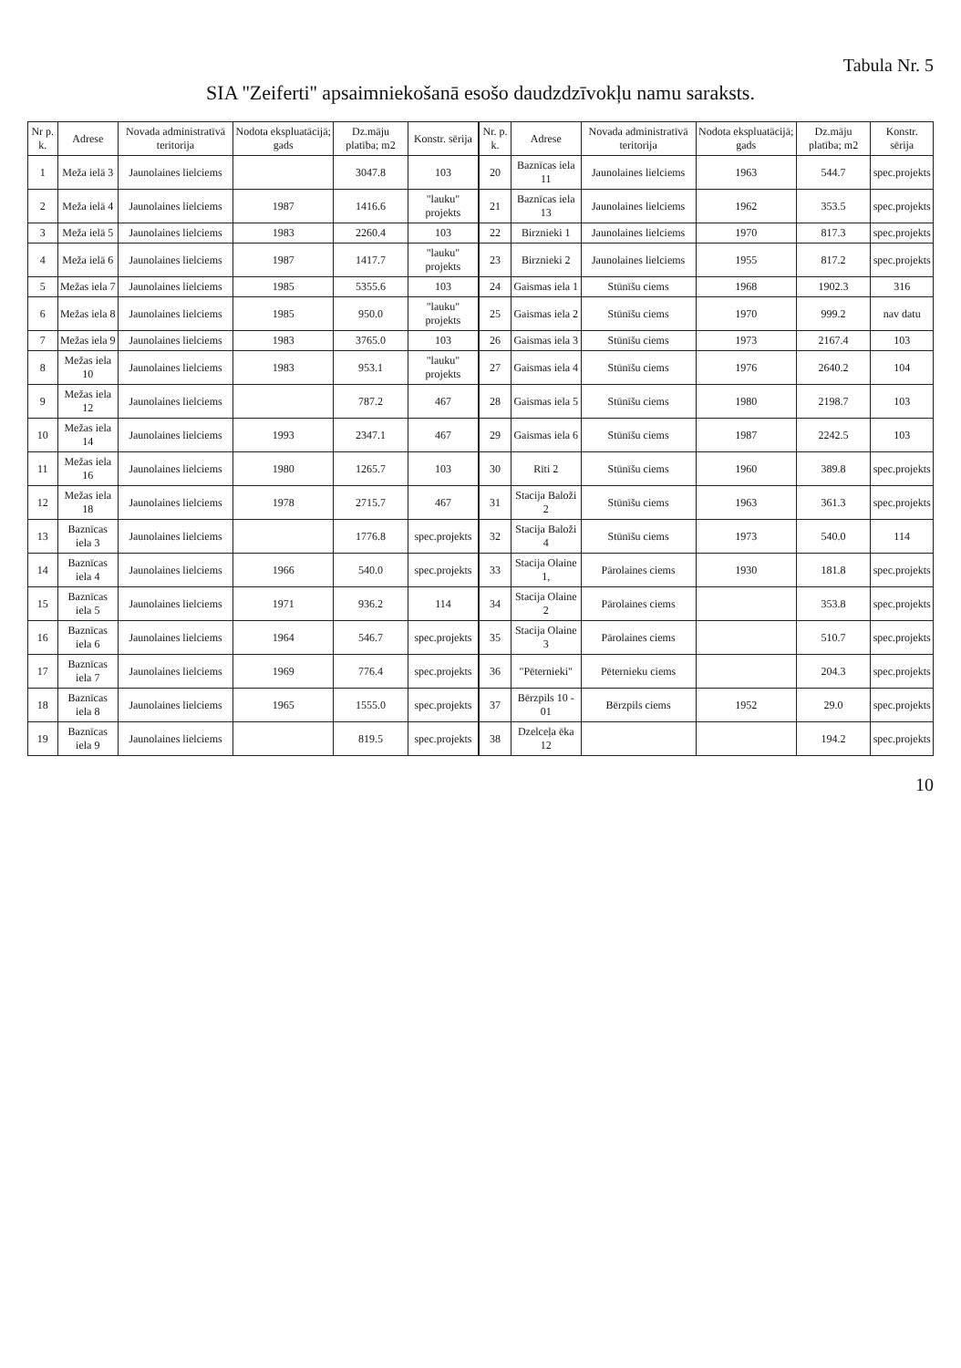Tabula Nr. 5
SIA ''Zeiferti'' apsaimniekošanā esošo daudzdzīvokļu namu saraksts.
| Nr p. k. | Adrese | Novada administratīvā teritorija | Nodota ekspluatācijā; gads | Dz.māju platība; m2 | Konstr. sērija | Nr. p. k. | Adrese | Novada administratīvā teritorija | Nodota ekspluatācijā; gads | Dz.māju platība; m2 | Konstr. sērija |
| --- | --- | --- | --- | --- | --- | --- | --- | --- | --- | --- | --- |
| 1 | Meža ielā 3 | Jaunolaines lielciems | | 3047.8 | 103 | 20 | Baznīcas iela 11 | Jaunolaines lielciems | 1963 | 544.7 | spec.projekts |
| 2 | Meža ielā 4 | Jaunolaines lielciems | 1987 | 1416.6 | "lauku" projekts | 21 | Baznīcas iela 13 | Jaunolaines lielciems | 1962 | 353.5 | spec.projekts |
| 3 | Meža ielā 5 | Jaunolaines lielciems | 1983 | 2260.4 | 103 | 22 | Birznieki 1 | Jaunolaines lielciems | 1970 | 817.3 | spec.projekts |
| 4 | Meža ielā 6 | Jaunolaines lielciems | 1987 | 1417.7 | "lauku" projekts | 23 | Birznieki 2 | Jaunolaines lielciems | 1955 | 817.2 | spec.projekts |
| 5 | Mežas iela 7 | Jaunolaines lielciems | 1985 | 5355.6 | 103 | 24 | Gaismas iela 1 | Stūnīšu ciems | 1968 | 1902.3 | 316 |
| 6 | Mežas iela 8 | Jaunolaines lielciems | 1985 | 950.0 | "lauku" projekts | 25 | Gaismas iela 2 | Stūnīšu ciems | 1970 | 999.2 | nav datu |
| 7 | Mežas iela 9 | Jaunolaines lielciems | 1983 | 3765.0 | 103 | 26 | Gaismas iela 3 | Stūnīšu ciems | 1973 | 2167.4 | 103 |
| 8 | Mežas iela 10 | Jaunolaines lielciems | 1983 | 953.1 | "lauku" projekts | 27 | Gaismas iela 4 | Stūnīšu ciems | 1976 | 2640.2 | 104 |
| 9 | Mežas iela 12 | Jaunolaines lielciems | | 787.2 | 467 | 28 | Gaismas iela 5 | Stūnīšu ciems | 1980 | 2198.7 | 103 |
| 10 | Mežas iela 14 | Jaunolaines lielciems | 1993 | 2347.1 | 467 | 29 | Gaismas iela 6 | Stūnīšu ciems | 1987 | 2242.5 | 103 |
| 11 | Mežas iela 16 | Jaunolaines lielciems | 1980 | 1265.7 | 103 | 30 | Rīti 2 | Stūnīšu ciems | 1960 | 389.8 | spec.projekts |
| 12 | Mežas iela 18 | Jaunolaines lielciems | 1978 | 2715.7 | 467 | 31 | Stacija Baloži 2 | Stūnīšu ciems | 1963 | 361.3 | spec.projekts |
| 13 | Baznīcas iela 3 | Jaunolaines lielciems | | 1776.8 | spec.projekts | 32 | Stacija Baloži 4 | Stūnīšu ciems | 1973 | 540.0 | 114 |
| 14 | Baznīcas iela 4 | Jaunolaines lielciems | 1966 | 540.0 | spec.projekts | 33 | Stacija Olaine 1, | Pārolaines ciems | 1930 | 181.8 | spec.projekts |
| 15 | Baznīcas iela 5 | Jaunolaines lielciems | 1971 | 936.2 | 114 | 34 | Stacija Olaine 2 | Pārolaines ciems | | 353.8 | spec.projekts |
| 16 | Baznīcas iela 6 | Jaunolaines lielciems | 1964 | 546.7 | spec.projekts | 35 | Stacija Olaine 3 | Pārolaines ciems | | 510.7 | spec.projekts |
| 17 | Baznīcas iela 7 | Jaunolaines lielciems | 1969 | 776.4 | spec.projekts | 36 | "Pēternieki" | Pēternieku ciems | | 204.3 | spec.projekts |
| 18 | Baznīcas iela 8 | Jaunolaines lielciems | 1965 | 1555.0 | spec.projekts | 37 | Bērzpils 10 - 01 | Bērzpils ciems | 1952 | 29.0 | spec.projekts |
| 19 | Baznīcas iela 9 | Jaunolaines lielciems | | 819.5 | spec.projekts | 38 | Dzelceļa ēka 12 | | | 194.2 | spec.projekts |
10